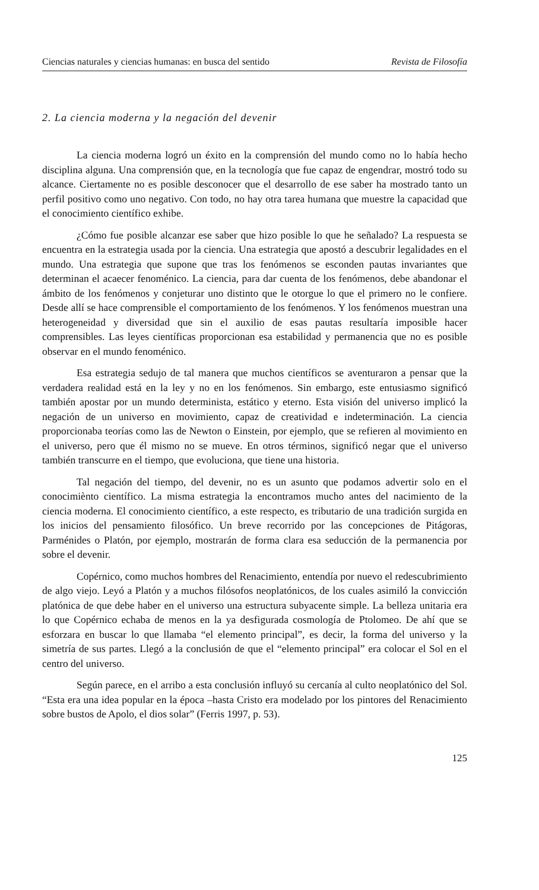Ciencias naturales y ciencias humanas: en busca del sentido Revista de Filosofía
2. La ciencia moderna y la negación del devenir
La ciencia moderna logró un éxito en la comprensión del mundo como no lo había hecho disciplina alguna. Una comprensión que, en la tecnología que fue capaz de engendrar, mostró todo su alcance. Ciertamente no es posible desconocer que el desarrollo de ese saber ha mostrado tanto un perfil positivo como uno negativo. Con todo, no hay otra tarea humana que muestre la capacidad que el conocimiento científico exhibe.
¿Cómo fue posible alcanzar ese saber que hizo posible lo que he señalado? La respuesta se encuentra en la estrategia usada por la ciencia. Una estrategia que apostó a descubrir legalidades en el mundo. Una estrategia que supone que tras los fenómenos se esconden pautas invariantes que determinan el acaecer fenoménico. La ciencia, para dar cuenta de los fenómenos, debe abandonar el ámbito de los fenómenos y conjeturar uno distinto que le otorgue lo que el primero no le confiere. Desde allí se hace comprensible el comportamiento de los fenómenos. Y los fenómenos muestran una heterogeneidad y diversidad que sin el auxilio de esas pautas resultaría imposible hacer comprensibles. Las leyes científicas proporcionan esa estabilidad y permanencia que no es posible observar en el mundo fenoménico.
Esa estrategia sedujo de tal manera que muchos científicos se aventuraron a pensar que la verdadera realidad está en la ley y no en los fenómenos. Sin embargo, este entusiasmo significó también apostar por un mundo determinista, estático y eterno. Esta visión del universo implicó la negación de un universo en movimiento, capaz de creatividad e indeterminación. La ciencia proporcionaba teorías como las de Newton o Einstein, por ejemplo, que se refieren al movimiento en el universo, pero que él mismo no se mueve. En otros términos, significó negar que el universo también transcurre en el tiempo, que evoluciona, que tiene una historia.
Tal negación del tiempo, del devenir, no es un asunto que podamos advertir solo en el conocimiènto científico. La misma estrategia la encontramos mucho antes del nacimiento de la ciencia moderna. El conocimiento científico, a este respecto, es tributario de una tradición surgida en los inicios del pensamiento filosófico. Un breve recorrido por las concepciones de Pitágoras, Parménides o Platón, por ejemplo, mostrarán de forma clara esa seducción de la permanencia por sobre el devenir.
Copérnico, como muchos hombres del Renacimiento, entendía por nuevo el redescubrimiento de algo viejo. Leyó a Platón y a muchos filósofos neoplatónicos, de los cuales asimiló la convicción platónica de que debe haber en el universo una estructura subyacente simple. La belleza unitaria era lo que Copérnico echaba de menos en la ya desfigurada cosmología de Ptolomeo. De ahí que se esforzara en buscar lo que llamaba “el elemento principal”, es decir, la forma del universo y la simetría de sus partes. Llegó a la conclusión de que el “elemento principal” era colocar el Sol en el centro del universo.
Según parece, en el arribo a esta conclusión influyó su cercanía al culto neoplatónico del Sol. “Esta era una idea popular en la época –hasta Cristo era modelado por los pintores del Renacimiento sobre bustos de Apolo, el dios solar” (Ferris 1997, p. 53).
125